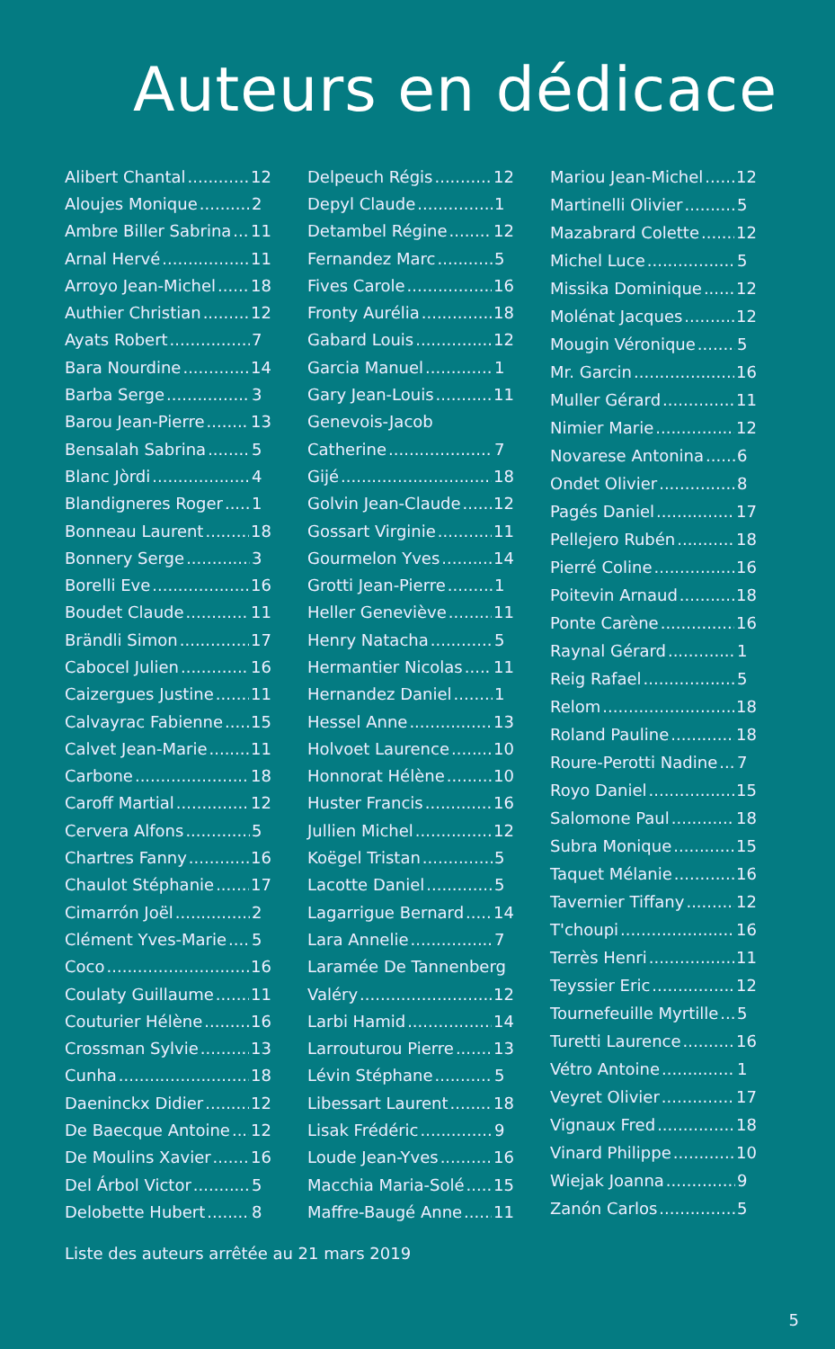Auteurs en dédicace
Alibert Chantal 12
Aloujes Monique 2
Ambre Biller Sabrina 11
Arnal Hervé 11
Arroyo Jean-Michel 18
Authier Christian 12
Ayats Robert 7
Bara Nourdine 14
Barba Serge 3
Barou Jean-Pierre 13
Bensalah Sabrina 5
Blanc Jòrdi 4
Blandigneres Roger 1
Bonneau Laurent 18
Bonnery Serge 3
Borelli Eve 16
Boudet Claude 11
Brändli Simon 17
Cabocel Julien 16
Caizergues Justine 11
Calvayrac Fabienne 15
Calvet Jean-Marie 11
Carbone 18
Caroff Martial 12
Cervera Alfons 5
Chartres Fanny 16
Chaulot Stéphanie 17
Cimarrón Joël 2
Clément Yves-Marie 5
Coco 16
Coulaty Guillaume 11
Couturier Hélène 16
Crossman Sylvie 13
Cunha 18
Daeninckx Didier 12
De Baecque Antoine 12
De Moulins Xavier 16
Del Árbol Victor 5
Delobette Hubert 8
Delpeuch Régis 12
Depyl Claude 1
Detambel Régine 12
Fernandez Marc 5
Fives Carole 16
Fronty Aurélia 18
Gabard Louis 12
Garcia Manuel 1
Gary Jean-Louis 11
Genevois-Jacob
Catherine 7
Gijé 18
Golvin Jean-Claude 12
Gossart Virginie 11
Gourmelon Yves 14
Grotti Jean-Pierre 1
Heller Geneviève 11
Henry Natacha 5
Hermantier Nicolas 11
Hernandez Daniel 1
Hessel Anne 13
Holvoet Laurence 10
Honnorat Hélène 10
Huster Francis 16
Jullien Michel 12
Koëgel Tristan 5
Lacotte Daniel 5
Lagarrigue Bernard 14
Lara Annelie 7
Laramée De Tannenberg
Valéry 12
Larbi Hamid 14
Larrouturou Pierre 13
Lévin Stéphane 5
Libessart Laurent 18
Lisak Frédéric 9
Loude Jean-Yves 16
Macchia Maria-Solé 15
Maffre-Baugé Anne 11
Mariou Jean-Michel 12
Martinelli Olivier 5
Mazabrard Colette 12
Michel Luce 5
Missika Dominique 12
Molénat Jacques 12
Mougin Véronique 5
Mr. Garcin 16
Muller Gérard 11
Nimier Marie 12
Novarese Antonina 6
Ondet Olivier 8
Pagés Daniel 17
Pellejero Rubén 18
Pierré Coline 16
Poitevin Arnaud 18
Ponte Carène 16
Raynal Gérard 1
Reig Rafael 5
Relom 18
Roland Pauline 18
Roure-Perotti Nadine 7
Royo Daniel 15
Salomone Paul 18
Subra Monique 15
Taquet Mélanie 16
Tavernier Tiffany 12
T'choupi 16
Terrès Henri 11
Teyssier Eric 12
Tournefeuille Myrtille 5
Turetti Laurence 16
Vétro Antoine 1
Veyret Olivier 17
Vignaux Fred 18
Vinard Philippe 10
Wiejak Joanna 9
Zanón Carlos 5
Liste des auteurs arrêtée au 21 mars 2019
5